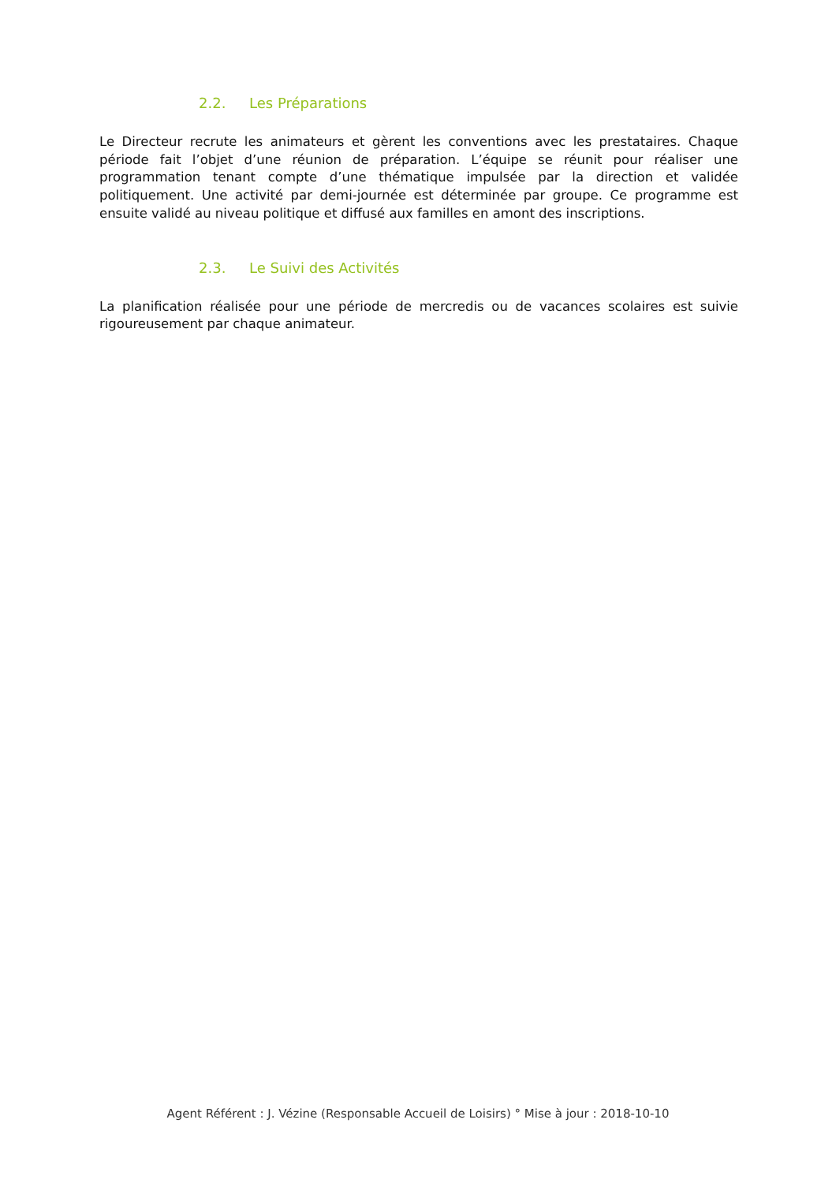2.2. Les Préparations
Le Directeur recrute les animateurs et gèrent les conventions avec les prestataires. Chaque période fait l’objet d’une réunion de préparation. L’équipe se réunit pour réaliser une programmation tenant compte d’une thématique impulsée par la direction et validée politiquement. Une activité par demi-journée est déterminée par groupe. Ce programme est ensuite validé au niveau politique et diffusé aux familles en amont des inscriptions.
2.3. Le Suivi des Activités
La planification réalisée pour une période de mercredis ou de vacances scolaires est suivie rigoureusement par chaque animateur.
Agent Référent : J. Vézine (Responsable Accueil de Loisirs) ° Mise à jour : 2018-10-10